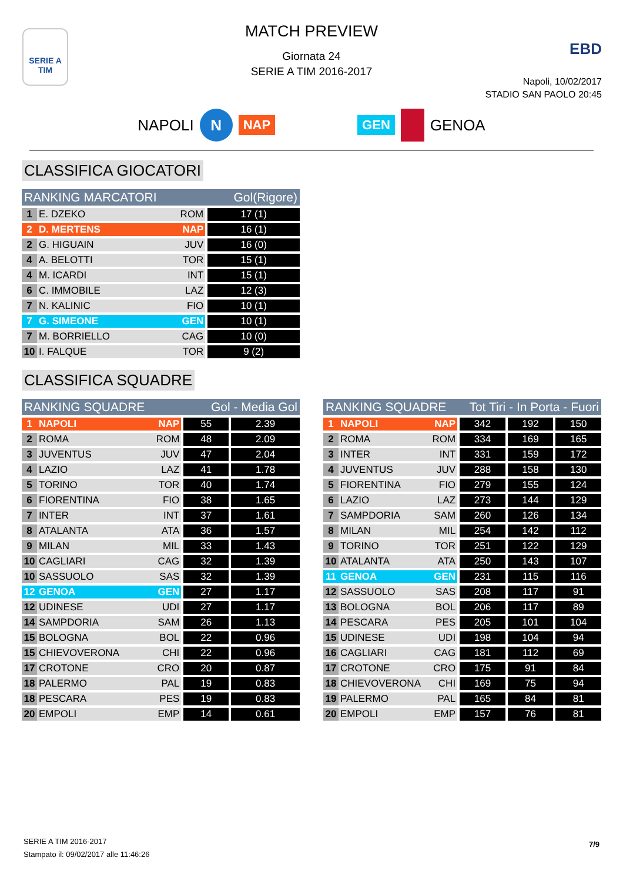SERIE A
TIM
EBD
MATCH PREVIEW
Giornata 24
SERIE A TIM 2016-2017
Napoli, 10/02/2017
STADIO SAN PAOLO 20:45
NAPOLI N NAP GEN GENOA
CLASSIFICA GIOCATORI
| RANKING MARCATORI | | | Gol(Rigore) |
| --- | --- | --- | --- |
| 1 | E. DZEKO | ROM | 17 (1) |
| 2 | D. MERTENS | NAP | 16 (1) |
| 2 | G. HIGUAIN | JUV | 16 (0) |
| 4 | A. BELOTTI | TOR | 15 (1) |
| 4 | M. ICARDI | INT | 15 (1) |
| 6 | C. IMMOBILE | LAZ | 12 (3) |
| 7 | N. KALINIC | FIO | 10 (1) |
| 7 | G. SIMEONE | GEN | 10 (1) |
| 7 | M. BORRIELLO | CAG | 10 (0) |
| 10 | I. FALQUE | TOR | 9 (2) |
CLASSIFICA SQUADRE
| RANKING SQUADRE | | | Gol - Media Gol | |
| --- | --- | --- | --- | --- |
| 1 | NAPOLI | NAP | 55 | 2.39 |
| 2 | ROMA | ROM | 48 | 2.09 |
| 3 | JUVENTUS | JUV | 47 | 2.04 |
| 4 | LAZIO | LAZ | 41 | 1.78 |
| 5 | TORINO | TOR | 40 | 1.74 |
| 6 | FIORENTINA | FIO | 38 | 1.65 |
| 7 | INTER | INT | 37 | 1.61 |
| 8 | ATALANTA | ATA | 36 | 1.57 |
| 9 | MILAN | MIL | 33 | 1.43 |
| 10 | CAGLIARI | CAG | 32 | 1.39 |
| 10 | SASSUOLO | SAS | 32 | 1.39 |
| 12 | GENOA | GEN | 27 | 1.17 |
| 12 | UDINESE | UDI | 27 | 1.17 |
| 14 | SAMPDORIA | SAM | 26 | 1.13 |
| 15 | BOLOGNA | BOL | 22 | 0.96 |
| 15 | CHIEVOVERONA | CHI | 22 | 0.96 |
| 17 | CROTONE | CRO | 20 | 0.87 |
| 18 | PALERMO | PAL | 19 | 0.83 |
| 18 | PESCARA | PES | 19 | 0.83 |
| 20 | EMPOLI | EMP | 14 | 0.61 |
| RANKING SQUADRE | | | Tot Tiri - In Porta - Fuori | | |
| --- | --- | --- | --- | --- | --- |
| 1 | NAPOLI | NAP | 342 | 192 | 150 |
| 2 | ROMA | ROM | 334 | 169 | 165 |
| 3 | INTER | INT | 331 | 159 | 172 |
| 4 | JUVENTUS | JUV | 288 | 158 | 130 |
| 5 | FIORENTINA | FIO | 279 | 155 | 124 |
| 6 | LAZIO | LAZ | 273 | 144 | 129 |
| 7 | SAMPDORIA | SAM | 260 | 126 | 134 |
| 8 | MILAN | MIL | 254 | 142 | 112 |
| 9 | TORINO | TOR | 251 | 122 | 129 |
| 10 | ATALANTA | ATA | 250 | 143 | 107 |
| 11 | GENOA | GEN | 231 | 115 | 116 |
| 12 | SASSUOLO | SAS | 208 | 117 | 91 |
| 13 | BOLOGNA | BOL | 206 | 117 | 89 |
| 14 | PESCARA | PES | 205 | 101 | 104 |
| 15 | UDINESE | UDI | 198 | 104 | 94 |
| 16 | CAGLIARI | CAG | 181 | 112 | 69 |
| 17 | CROTONE | CRO | 175 | 91 | 84 |
| 18 | CHIEVOVERONA | CHI | 169 | 75 | 94 |
| 19 | PALERMO | PAL | 165 | 84 | 81 |
| 20 | EMPOLI | EMP | 157 | 76 | 81 |
SERIE A TIM 2016-2017
Stampato il: 09/02/2017 alle 11:46:26
7/9